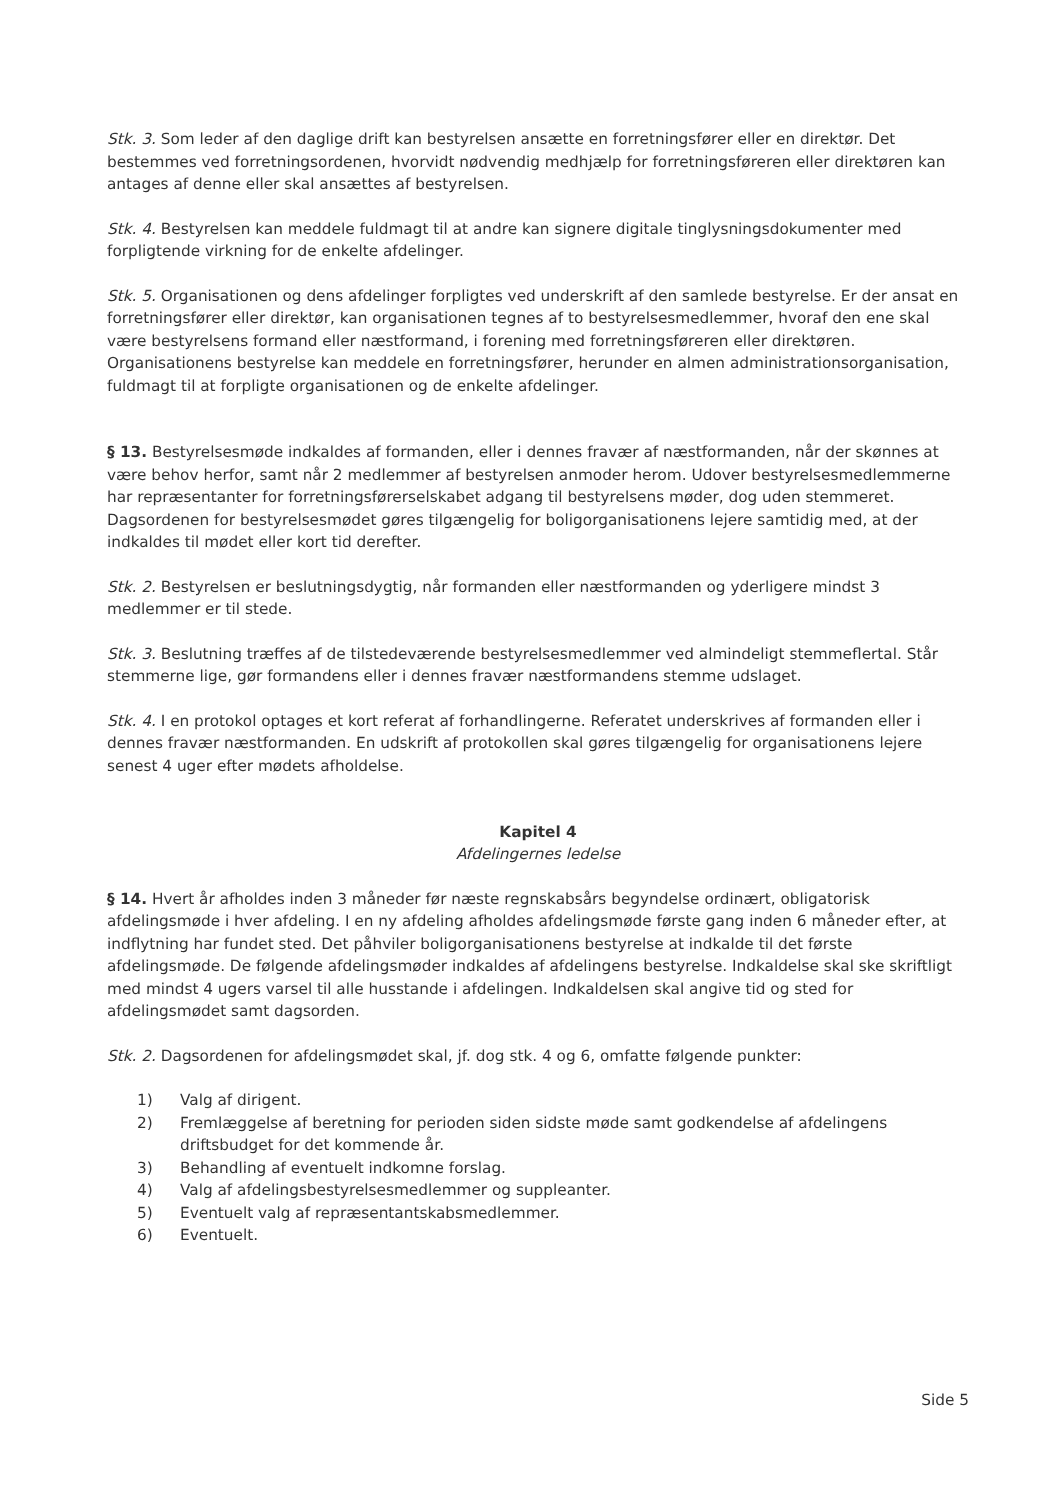Stk. 3. Som leder af den daglige drift kan bestyrelsen ansætte en forretningsfører eller en direktør. Det bestemmes ved forretningsordenen, hvorvidt nødvendig medhjælp for forretningsføreren eller direktøren kan antages af denne eller skal ansættes af bestyrelsen.
Stk. 4. Bestyrelsen kan meddele fuldmagt til at andre kan signere digitale tinglysningsdokumenter med forpligtende virkning for de enkelte afdelinger.
Stk. 5. Organisationen og dens afdelinger forpligtes ved underskrift af den samlede bestyrelse. Er der ansat en forretningsfører eller direktør, kan organisationen tegnes af to bestyrelsesmedlemmer, hvoraf den ene skal være bestyrelsens formand eller næstformand, i forening med forretningsføreren eller direktøren. Organisationens bestyrelse kan meddele en forretningsfører, herunder en almen administrationsorganisation, fuldmagt til at forpligte organisationen og de enkelte afdelinger.
§ 13. Bestyrelsesmøde indkaldes af formanden, eller i dennes fravær af næstformanden, når der skønnes at være behov herfor, samt når 2 medlemmer af bestyrelsen anmoder herom. Udover bestyrelsesmedlemmerne har repræsentanter for forretningsførerselskabet adgang til bestyrelsens møder, dog uden stemmeret. Dagsordenen for bestyrelsesmødet gøres tilgængelig for boligorganisationens lejere samtidig med, at der indkaldes til mødet eller kort tid derefter.
Stk. 2. Bestyrelsen er beslutningsdygtig, når formanden eller næstformanden og yderligere mindst 3 medlemmer er til stede.
Stk. 3. Beslutning træffes af de tilstedeværende bestyrelsesmedlemmer ved almindeligt stemmeflertal. Står stemmerne lige, gør formandens eller i dennes fravær næstformandens stemme udslaget.
Stk. 4. I en protokol optages et kort referat af forhandlingerne. Referatet underskrives af formanden eller i dennes fravær næstformanden. En udskrift af protokollen skal gøres tilgængelig for organisationens lejere senest 4 uger efter mødets afholdelse.
Kapitel 4
Afdelingernes ledelse
§ 14. Hvert år afholdes inden 3 måneder før næste regnskabsårs begyndelse ordinært, obligatorisk afdelingsmøde i hver afdeling. I en ny afdeling afholdes afdelingsmøde første gang inden 6 måneder efter, at indflytning har fundet sted. Det påhviler boligorganisationens bestyrelse at indkalde til det første afdelingsmøde. De følgende afdelingsmøder indkaldes af afdelingens bestyrelse. Indkaldelse skal ske skriftligt med mindst 4 ugers varsel til alle husstande i afdelingen. Indkaldelsen skal angive tid og sted for afdelingsmødet samt dagsorden.
Stk. 2. Dagsordenen for afdelingsmødet skal, jf. dog stk. 4 og 6, omfatte følgende punkter:
1) Valg af dirigent.
2) Fremlæggelse af beretning for perioden siden sidste møde samt godkendelse af afdelingens driftsbudget for det kommende år.
3) Behandling af eventuelt indkomne forslag.
4) Valg af afdelingsbestyrelsesmedlemmer og suppleanter.
5) Eventuelt valg af repræsentantskabsmedlemmer.
6) Eventuelt.
Side 5